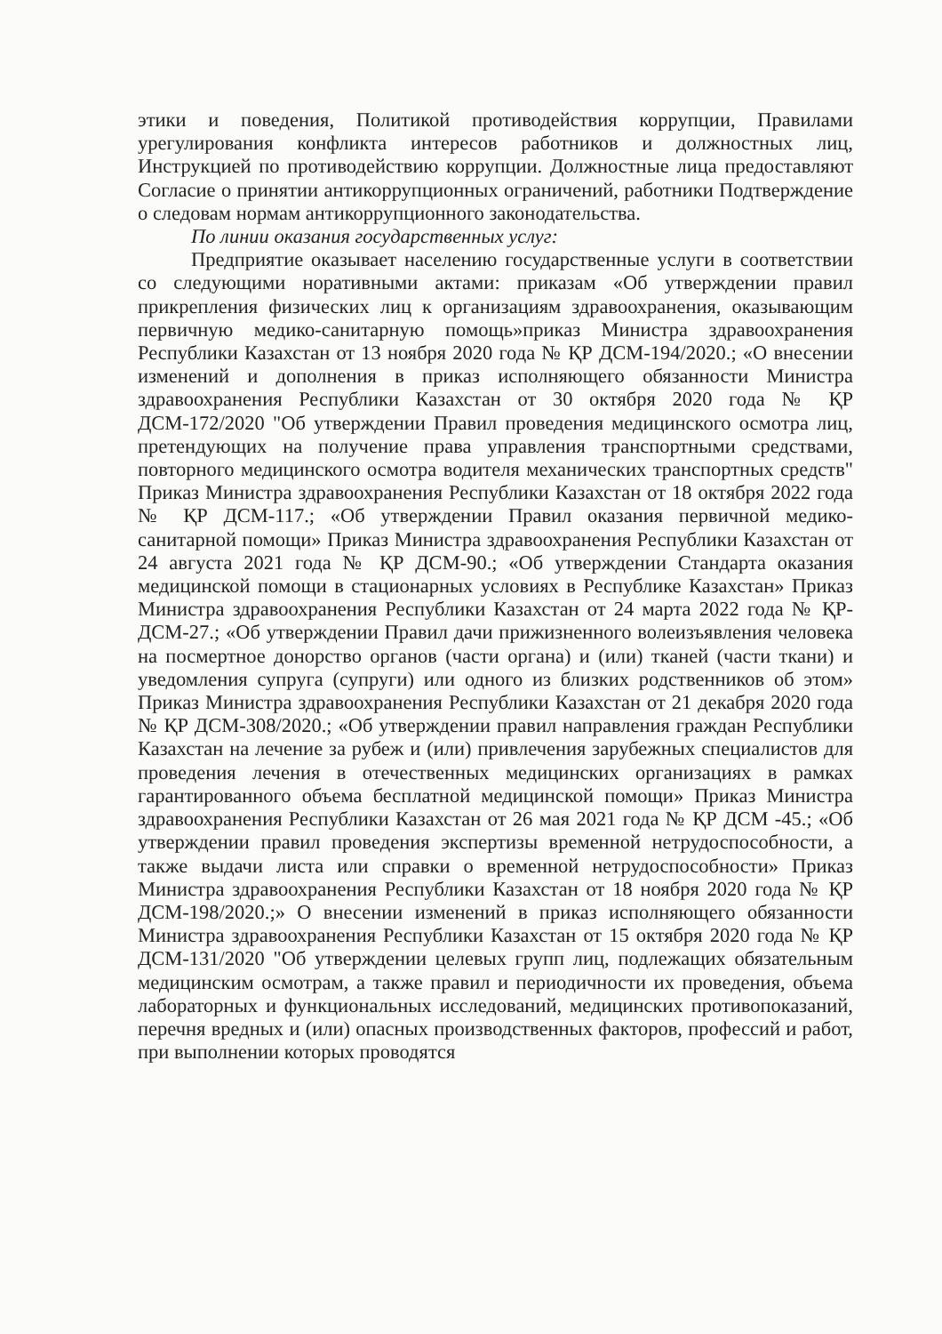этики и поведения, Политикой противодействия коррупции, Правилами урегулирования конфликта интересов работников и должностных лиц, Инструкцией по противодействию коррупции. Должностные лица предоставляют Согласие о принятии антикоррупционных ограничений, работники Подтверждение о следовам нормам антикоррупционного законодательства.
По линии оказания государственных услуг:
Предприятие оказывает населению государственные услуги в соответствии со следующими норативными актами: приказам «Об утверждении правил прикрепления физических лиц к организациям здравоохранения, оказывающим первичную медико-санитарную помощь»приказ Министра здравоохранения Республики Казахстан от 13 ноября 2020 года № ҚР ДСМ-194/2020.; «О внесении изменений и дополнения в приказ исполняющего обязанности Министра здравоохранения Республики Казахстан от 30 октября 2020 года № ҚР ДСМ-172/2020 "Об утверждении Правил проведения медицинского осмотра лиц, претендующих на получение права управления транспортными средствами, повторного медицинского осмотра водителя механических транспортных средств" Приказ Министра здравоохранения Республики Казахстан от 18 октября 2022 года № ҚР ДСМ-117.; «Об утверждении Правил оказания первичной медико-санитарной помощи» Приказ Министра здравоохранения Республики Казахстан от 24 августа 2021 года № ҚР ДСМ-90.; «Об утверждении Стандарта оказания медицинской помощи в стационарных условиях в Республике Казахстан» Приказ Министра здравоохранения Республики Казахстан от 24 марта 2022 года № ҚР- ДСМ-27.; «Об утверждении Правил дачи прижизненного волеизъявления человека на посмертное донорство органов (части органа) и (или) тканей (части ткани) и уведомления супруга (супруги) или одного из близких родственников об этом» Приказ Министра здравоохранения Республики Казахстан от 21 декабря 2020 года № ҚР ДСМ-308/2020.; «Об утверждении правил направления граждан Республики Казахстан на лечение за рубеж и (или) привлечения зарубежных специалистов для проведения лечения в отечественных медицинских организациях в рамках гарантированного объема бесплатной медицинской помощи» Приказ Министра здравоохранения Республики Казахстан от 26 мая 2021 года № ҚР ДСМ -45.; «Об утверждении правил проведения экспертизы временной нетрудоспособности, а также выдачи листа или справки о временной нетрудоспособности» Приказ Министра здравоохранения Республики Казахстан от 18 ноября 2020 года № ҚР ДСМ-198/2020.;» О внесении изменений в приказ исполняющего обязанности Министра здравоохранения Республики Казахстан от 15 октября 2020 года № ҚР ДСМ-131/2020 "Об утверждении целевых групп лиц, подлежащих обязательным медицинским осмотрам, а также правил и периодичности их проведения, объема лабораторных и функциональных исследований, медицинских противопоказаний, перечня вредных и (или) опасных производственных факторов, профессий и работ, при выполнении которых проводятся